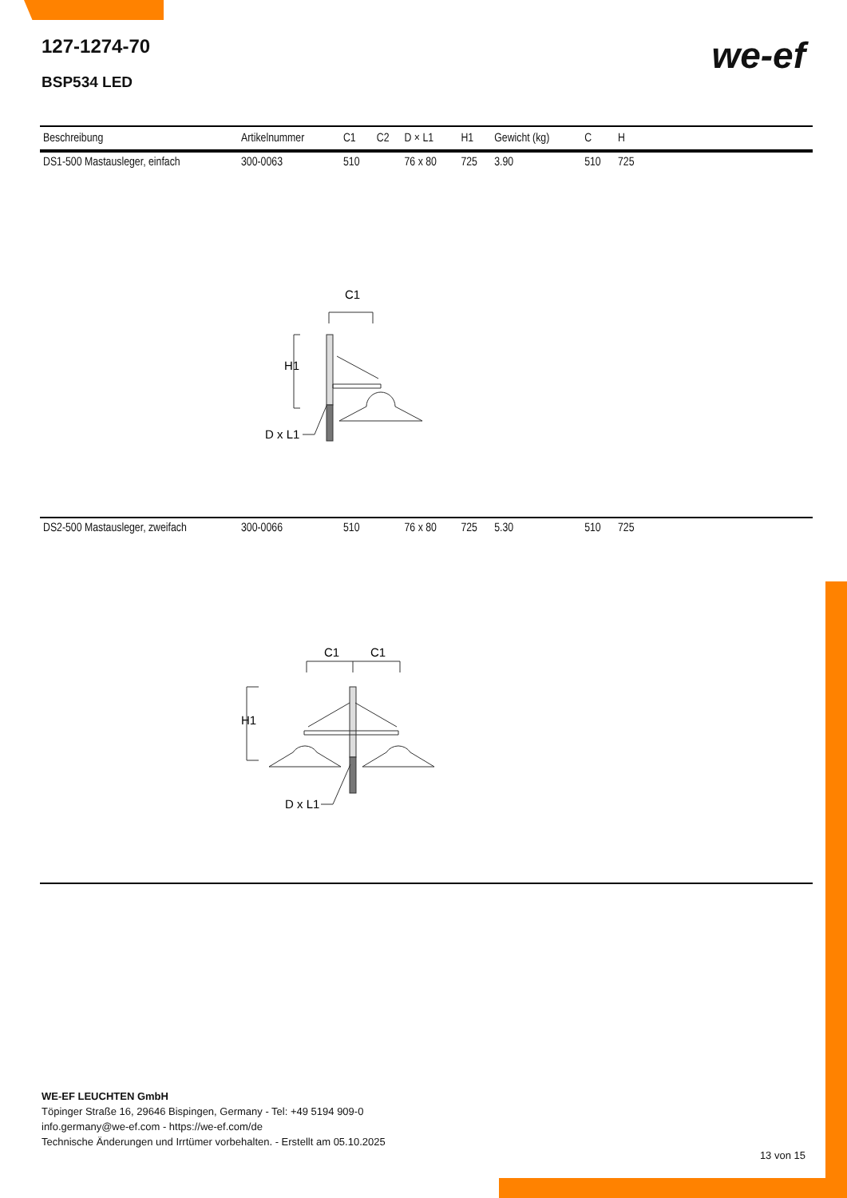127-1274-70
BSP534 LED
we-ef
| Beschreibung | Artikelnummer | C1 | C2 | D × L1 | H1 | Gewicht (kg) | C | H |
| --- | --- | --- | --- | --- | --- | --- | --- | --- |
| DS1-500 Mastausleger, einfach | 300-0063 | 510 | | 76 x 80 | 725 | 3.90 | 510 | 725 |
| C1 H1 D x L1 | | | | | | | | |
| DS2-500 Mastausleger, zweifach | 300-0066 | 510 | | 76 x 80 | 725 | 5.30 | 510 | 725 |
| C1 C1 H1 D x L1 | | | | | | | | |
WE-EF LEUCHTEN GmbH
Töpinger Straße 16, 29646 Bispingen, Germany - Tel: +49 5194 909-0
info.germany@we-ef.com - https://we-ef.com/de
Technische Änderungen und Irrtümer vorbehalten. - Erstellt am 05.10.2025
13 von 15